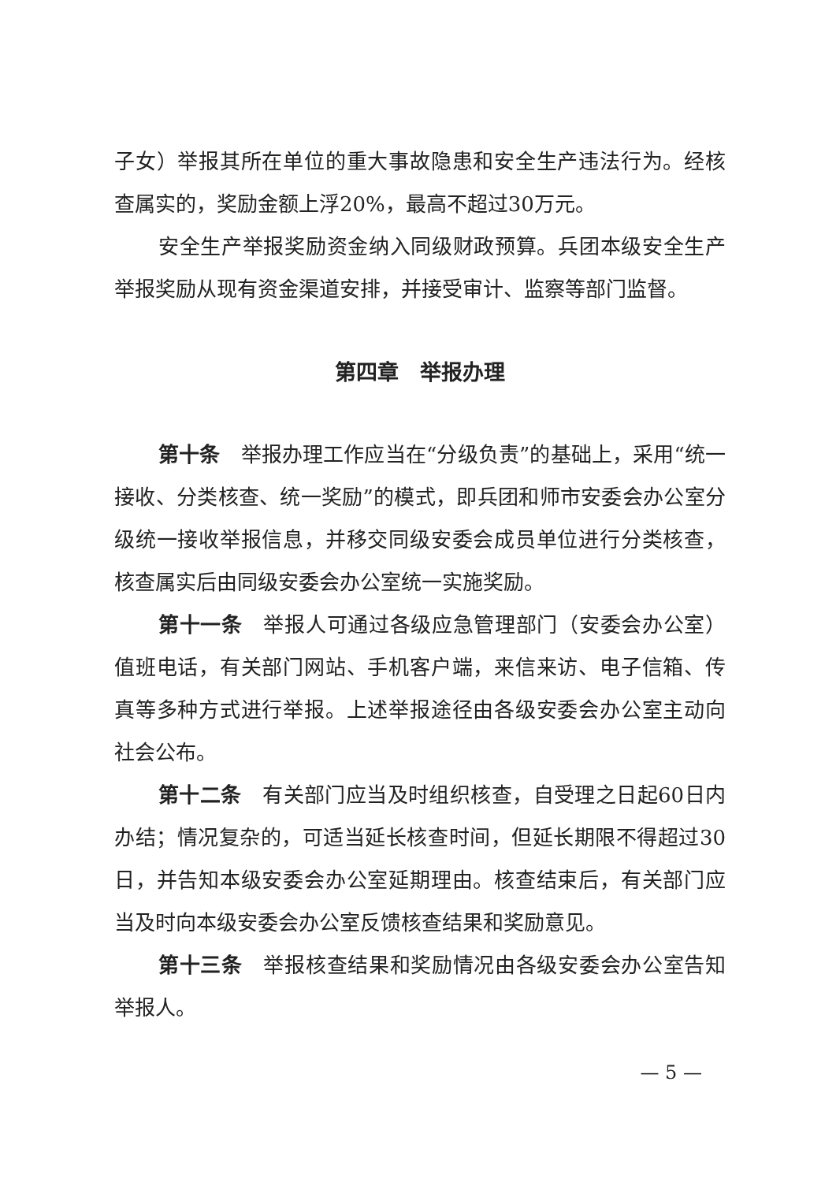子女）举报其所在单位的重大事故隐患和安全生产违法行为。经核查属实的，奖励金额上浮20%，最高不超过30万元。
安全生产举报奖励资金纳入同级财政预算。兵团本级安全生产举报奖励从现有资金渠道安排，并接受审计、监察等部门监督。
第四章　举报办理
第十条　举报办理工作应当在“分级负责”的基础上，采用“统一接收、分类核查、统一奖励”的模式，即兵团和师市安委会办公室分级统一接收举报信息，并移交同级安委会成员单位进行分类核查，核查属实后由同级安委会办公室统一实施奖励。
第十一条　举报人可通过各级应急管理部门（安委会办公室）值班电话，有关部门网站、手机客户端，来信来访、电子信箱、传真等多种方式进行举报。上述举报途径由各级安委会办公室主动向社会公布。
第十二条　有关部门应当及时组织核查，自受理之日起60日内办结；情况复杂的，可适当延长核查时间，但延长期限不得超过30日，并告知本级安委会办公室延期理由。核查结束后，有关部门应当及时向本级安委会办公室反馈核查结果和奖励意见。
第十三条　举报核查结果和奖励情况由各级安委会办公室告知举报人。
— 5 —